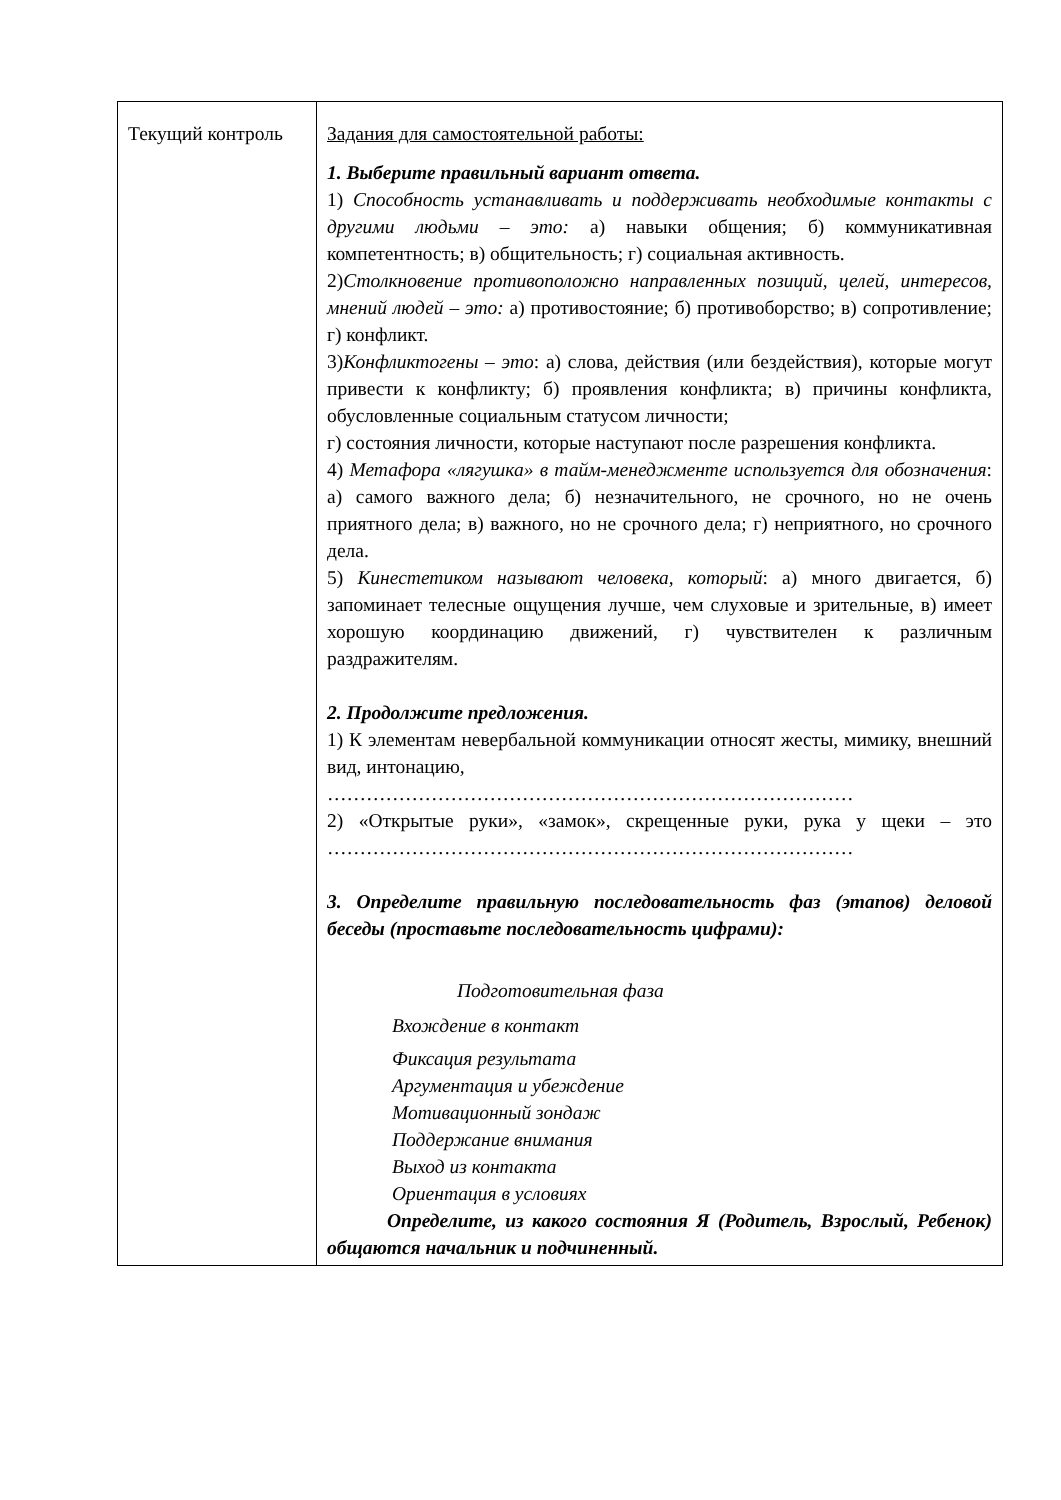| Текущий контроль | Задания для самостоятельной работы: 1. Выберите правильный вариант ответа. 1) Способность устанавливать и поддерживать необходимые контакты с другими людьми – это: а) навыки общения; б) коммуникативная компетентность; в) общительность; г) социальная активность. 2) Столкновение противоположно направленных позиций, целей, интересов, мнений людей – это: а) противостояние; б) противоборство; в) сопротивление; г) конфликт. 3) Конфликтогены – это : а) слова, действия (или бездействия), которые могут привести к конфликту; б) проявления конфликта; в) причины конфликта, обусловленные социальным статусом личности; г) состояния личности, которые наступают после разрешения конфликта. 4) Метафора «лягушка» в тайм-менеджменте используется для обозначения : а) самого важного дела; б) незначительного, не срочного, но не очень приятного дела; в) важного, но не срочного дела; г) неприятного, но срочного дела. 5) Кинестетиком называют человека, который : а) много двигается, б) запоминает телесные ощущения лучше, чем слуховые и зрительные, в) имеет хорошую координацию движений, г) чувствителен к различным раздражителям. 2. Продолжите предложения. 1) К элементам невербальной коммуникации относят жесты, мимику, внешний вид, интонацию, ……………………………………………………………………… 2) «Открытые руки», «замок», скрещенные руки, рука у щеки – это ……………………………………………………………………… 3. Определите правильную последовательность фаз (этапов) деловой беседы (проставьте последовательность цифрами): Подготовительная фаза Вхождение в контакт Фиксация результата Аргументация и убеждение Мотивационный зондаж Поддержание внимания Выход из контакта Ориентация в условиях Определите, из какого состояния Я (Родитель, Взрослый, Ребенок) общаются начальник и подчиненный. |